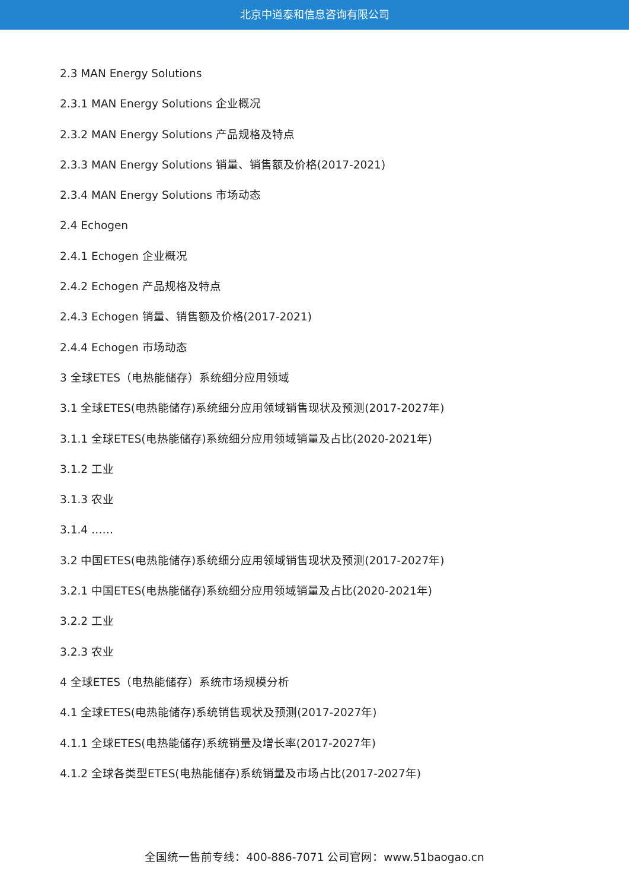北京中道泰和信息咨询有限公司
2.3 MAN Energy Solutions
2.3.1 MAN Energy Solutions 企业概况
2.3.2 MAN Energy Solutions 产品规格及特点
2.3.3 MAN Energy Solutions 销量、销售额及价格(2017-2021)
2.3.4 MAN Energy Solutions 市场动态
2.4 Echogen
2.4.1 Echogen 企业概况
2.4.2 Echogen 产品规格及特点
2.4.3 Echogen 销量、销售额及价格(2017-2021)
2.4.4 Echogen 市场动态
3 全球ETES（电热能储存）系统细分应用领域
3.1 全球ETES(电热能储存)系统细分应用领域销售现状及预测(2017-2027年)
3.1.1 全球ETES(电热能储存)系统细分应用领域销量及占比(2020-2021年)
3.1.2 工业
3.1.3 农业
3.1.4 ……
3.2 中国ETES(电热能储存)系统细分应用领域销售现状及预测(2017-2027年)
3.2.1 中国ETES(电热能储存)系统细分应用领域销量及占比(2020-2021年)
3.2.2 工业
3.2.3 农业
4 全球ETES（电热能储存）系统市场规模分析
4.1 全球ETES(电热能储存)系统销售现状及预测(2017-2027年)
4.1.1 全球ETES(电热能储存)系统销量及增长率(2017-2027年)
4.1.2 全球各类型ETES(电热能储存)系统销量及市场占比(2017-2027年)
全国统一售前专线：400-886-7071 公司官网：www.51baogao.cn